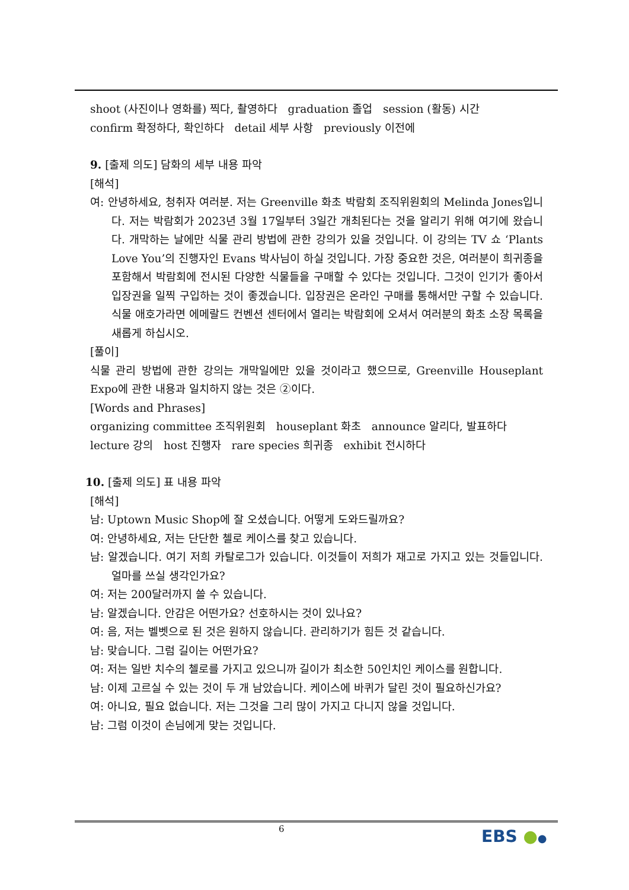shoot (사진이나 영화를) 찍다, 촬영하다 graduation 졸업 session (활동) 시간
confirm 확정하다, 확인하다 detail 세부 사항 previously 이전에
9. [출제 의도] 담화의 세부 내용 파악
[해석]
여: 안녕하세요, 청취자 여러분. 저는 Greenville 화초 박람회 조직위원회의 Melinda Jones입니다. 저는 박람회가 2023년 3월 17일부터 3일간 개최된다는 것을 알리기 위해 여기에 왔습니다. 개막하는 날에만 식물 관리 방법에 관한 강의가 있을 것입니다. 이 강의는 TV 쇼 ‘Plants Love You’의 진행자인 Evans 박사님이 하실 것입니다. 가장 중요한 것은, 여러분이 희귀종을 포함해서 박람회에 전시된 다양한 식물들을 구매할 수 있다는 것입니다. 그것이 인기가 좋아서 입장권을 일찍 구입하는 것이 좋겠습니다. 입장권은 온라인 구매를 통해서만 구할 수 있습니다. 식물 애호가라면 에메랄드 컨벤션 센터에서 열리는 박람회에 오셔서 여러분의 화초 소장 목록을 새롭게 하십시오.
[풀이]
식물 관리 방법에 관한 강의는 개막일에만 있을 것이라고 했으므로, Greenville Houseplant Expo에 관한 내용과 일치하지 않는 것은 ②이다.
[Words and Phrases]
organizing committee 조직위원회 houseplant 화초 announce 알리다, 발표하다
lecture 강의 host 진행자 rare species 희귀종 exhibit 전시하다
10. [출제 의도] 표 내용 파악
[해석]
남: Uptown Music Shop에 잘 오셨습니다. 어떻게 도와드릴까요?
여: 안녕하세요, 저는 단단한 첼로 케이스를 찾고 있습니다.
남: 알겠습니다. 여기 저희 카탈로그가 있습니다. 이것들이 저희가 재고로 가지고 있는 것들입니다. 얼마를 쓰실 생각인가요?
여: 저는 200달러까지 쓸 수 있습니다.
남: 알겠습니다. 안감은 어떤가요? 선호하시는 것이 있나요?
여: 음, 저는 벨벳으로 된 것은 원하지 않습니다. 관리하기가 힘든 것 같습니다.
남: 맞습니다. 그럼 길이는 어떤가요?
여: 저는 일반 치수의 첼로를 가지고 있으니까 길이가 최소한 50인치인 케이스를 원합니다.
남: 이제 고르실 수 있는 것이 두 개 남았습니다. 케이스에 바퀴가 달린 것이 필요하신가요?
여: 아니요, 필요 없습니다. 저는 그것을 그리 많이 가지고 다니지 않을 것입니다.
남: 그럼 이것이 손님에게 맞는 것입니다.
6 EBS ●●